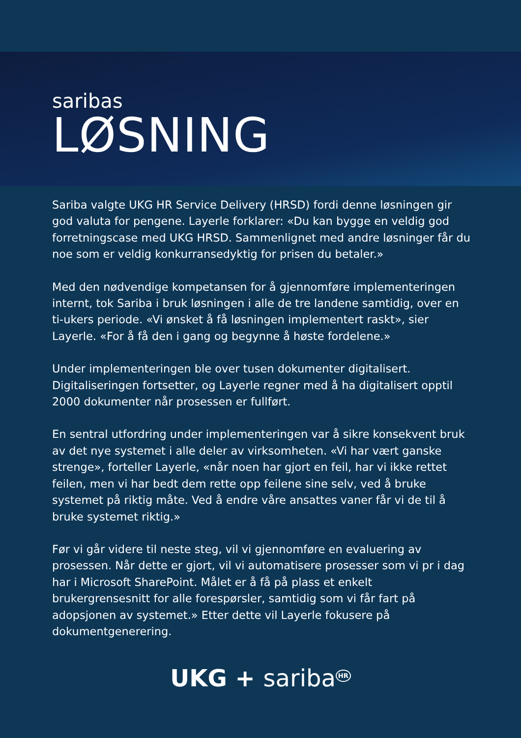saribas
LØSNING
Sariba valgte UKG HR Service Delivery (HRSD) fordi denne løsningen gir god valuta for pengene. Layerle forklarer: «Du kan bygge en veldig god forretningscase med UKG HRSD. Sammenlignet med andre løsninger får du noe som er veldig konkurransedyktig for prisen du betaler.»
Med den nødvendige kompetansen for å gjennomføre implementeringen internt, tok Sariba i bruk løsningen i alle de tre landene samtidig, over en ti-ukers periode. «Vi ønsket å få løsningen implementert raskt», sier Layerle. «For å få den i gang og begynne å høste fordelene.»
Under implementeringen ble over tusen dokumenter digitalisert. Digitaliseringen fortsetter, og Layerle regner med å ha digitalisert opptil 2000 dokumenter når prosessen er fullført.
En sentral utfordring under implementeringen var å sikre konsekvent bruk av det nye systemet i alle deler av virksomheten. «Vi har vært ganske strenge», forteller Layerle, «når noen har gjort en feil, har vi ikke rettet feilen, men vi har bedt dem rette opp feilene sine selv, ved å bruke systemet på riktig måte. Ved å endre våre ansattes vaner får vi de til å bruke systemet riktig.»
Før vi går videre til neste steg, vil vi gjennomføre en evaluering av prosessen. Når dette er gjort, vil vi automatisere prosesser som vi pr i dag har i Microsoft SharePoint. Målet er å få på plass et enkelt brukergrensesnitt for alle forespørsler, samtidig som vi får fart på adopsjonen av systemet.» Etter dette vil Layerle fokusere på dokumentgenerering.
UKG + sariba<sup>HR</sup>